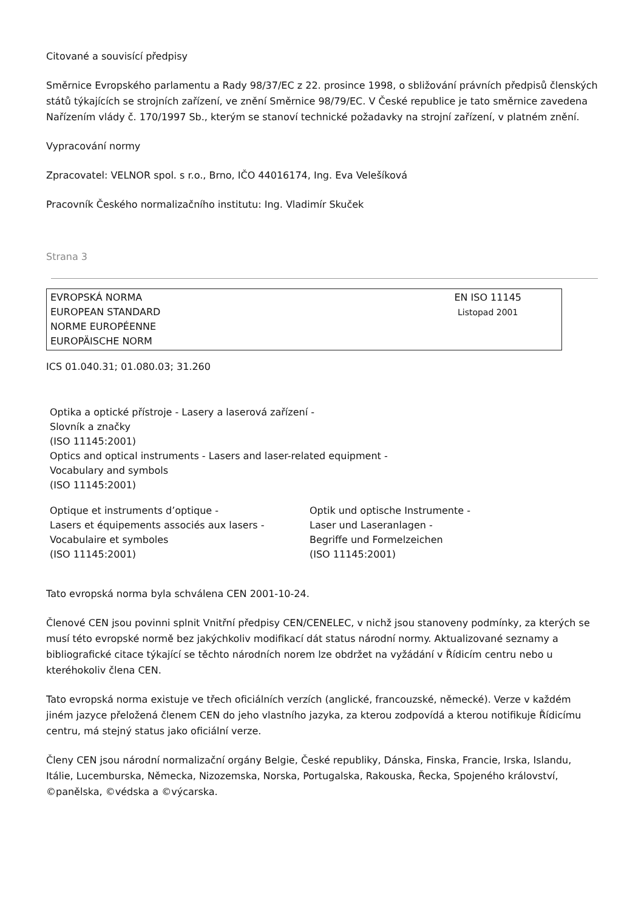Citované a souvisící předpisy
Směrnice Evropského parlamentu a Rady 98/37/EC z 22. prosince 1998, o sbližování právních předpisů členských států týkajících se strojních zařízení, ve znění Směrnice 98/79/EC. V České republice je tato směrnice zavedena Nařízením vlády č. 170/1997 Sb., kterým se stanoví technické požadavky na strojní zařízení, v platném znění.
Vypracování normy
Zpracovatel: VELNOR spol. s r.o., Brno, IČO 44016174, Ing. Eva Velešíková
Pracovník Českého normalizačního institutu: Ing. Vladimír Skuček
Strana 3
EVROPSKÁ NORMA
EUROPEAN STANDARD
NORME EUROPÉENNE
EUROPÄISCHE NORM
EN ISO 11145
Listopad 2001
ICS 01.040.31; 01.080.03; 31.260
Optika a optické přístroje - Lasery a laserová zařízení -
Slovník a značky
(ISO 11145:2001)
Optics and optical instruments - Lasers and laser-related equipment -
Vocabulary and symbols
(ISO 11145:2001)
Optique et instruments d’optique -
Lasers et équipements associés aux lasers -
Vocabulaire et symboles
(ISO 11145:2001)
Optik und optische Instrumente -
Laser und Laseranlagen -
Begriffe und Formelzeichen
(ISO 11145:2001)
Tato evropská norma byla schválena CEN 2001-10-24.
Členové CEN jsou povinni splnit Vnitřní předpisy CEN/CENELEC, v nichž jsou stanoveny podmínky, za kterých se musí této evropské normě bez jakýchkoliv modifikací dát status národní normy. Aktualizované seznamy a bibliografické citace týkající se těchto národních norem lze obdržet na vyžádání v Řídicím centru nebo u kteréhokoliv člena CEN.
Tato evropská norma existuje ve třech oficiálních verzích (anglické, francouzské, německé). Verze v každém jiném jazyce přeložená členem CEN do jeho vlastního jazyka, za kterou zodpovídá a kterou notifikuje Řídicímu centru, má stejný status jako oficiální verze.
Členy CEN jsou národní normalizační orgány Belgie, České republiky, Dánska, Finska, Francie, Irska, Islandu, Itálie, Lucemburska, Německa, Nizozemska, Norska, Portugalska, Rakouska, Řecka, Spojeného království, ©panělska, ©védska a ©výcarska.